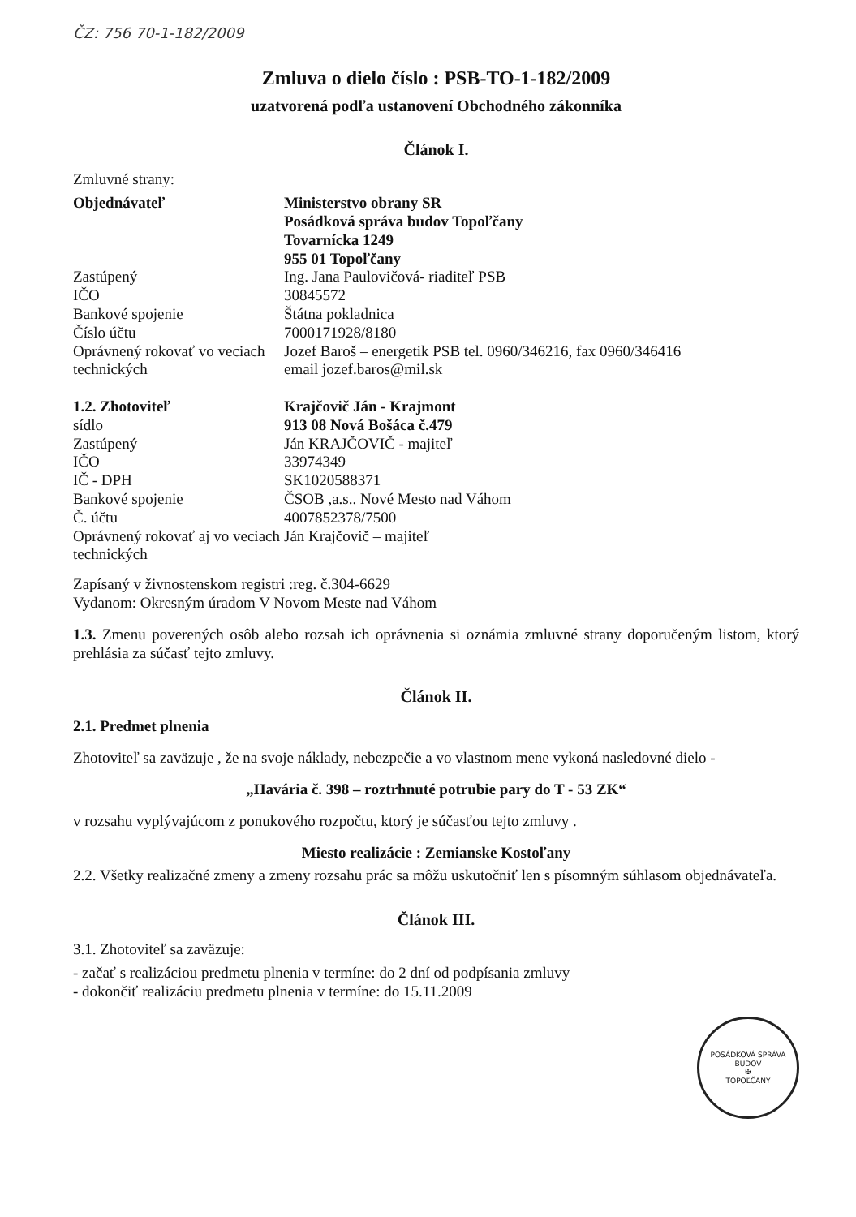ČZ: 756 70-1-182/2009
Zmluva o dielo číslo : PSB-TO-1-182/2009
uzatvorená podľa ustanovení Obchodného zákonníka
Článok I.
Zmluvné strany:
| Objednávateľ | Ministerstvo obrany SR Posádková správa budov Topoľčany Tovarnícka 1249 955 01 Topoľčany |
| Zastúpený | Ing. Jana Paulovičová- riaditeľ PSB |
| IČO | 30845572 |
| Bankové spojenie | Štátna pokladnica |
| Číslo účtu | 7000171928/8180 |
| Oprávnený rokovať vo veciach technických | Jozef Baroš – energetik PSB tel. 0960/346216, fax 0960/346416 email jozef.baros@mil.sk |
| 1.2. Zhotoviteľ | Krajčovič Ján - Krajmont |
| sídlo | 913 08 Nová Bošáca č.479 |
| Zastúpený | Ján KRAJČOVIČ - majiteľ |
| IČO | 33974349 |
| IČ - DPH | SK1020588371 |
| Bankové spojenie | ČSOB ,a.s.. Nové Mesto nad Váhom |
| Č. účtu | 4007852378/7500 |
| Oprávnený rokovať aj vo veciach technických | Ján Krajčovič – majiteľ |
Zapísaný v živnostenskom registri :reg. č.304-6629
Vydanom: Okresným úradom V Novom Meste nad Váhom
1.3. Zmenu poverených osôb alebo rozsah ich oprávnenia si oznámia zmluvné strany doporučeným listom, ktorý prehlásia za súčasť tejto zmluvy.
Článok II.
2.1. Predmet plnenia
Zhotoviteľ sa zaväzuje , že na svoje náklady, nebezpečie a vo vlastnom mene vykoná nasledovné dielo -
„Havária č. 398 – roztrhnuté potrubie pary do T - 53 ZK“
v rozsahu vyplývajúcom z ponukového rozpočtu, ktorý je súčasťou tejto zmluvy .
Miesto realizácie : Zemianske Kostoľany
2.2. Všetky realizačné zmeny a zmeny rozsahu prác sa môžu uskutočniť len s písomným súhlasom objednávateľa.
Článok III.
3.1. Zhotoviteľ sa zaväzuje:
- začať s realizáciou predmetu plnenia v termíne: do 2 dní od podpísania zmluvy
- dokončiť realizáciu predmetu plnenia v termíne: do 15.11.2009
POSÁDKOVÁ SPRÁVA BUDOV
✠
TOPOĽČANY